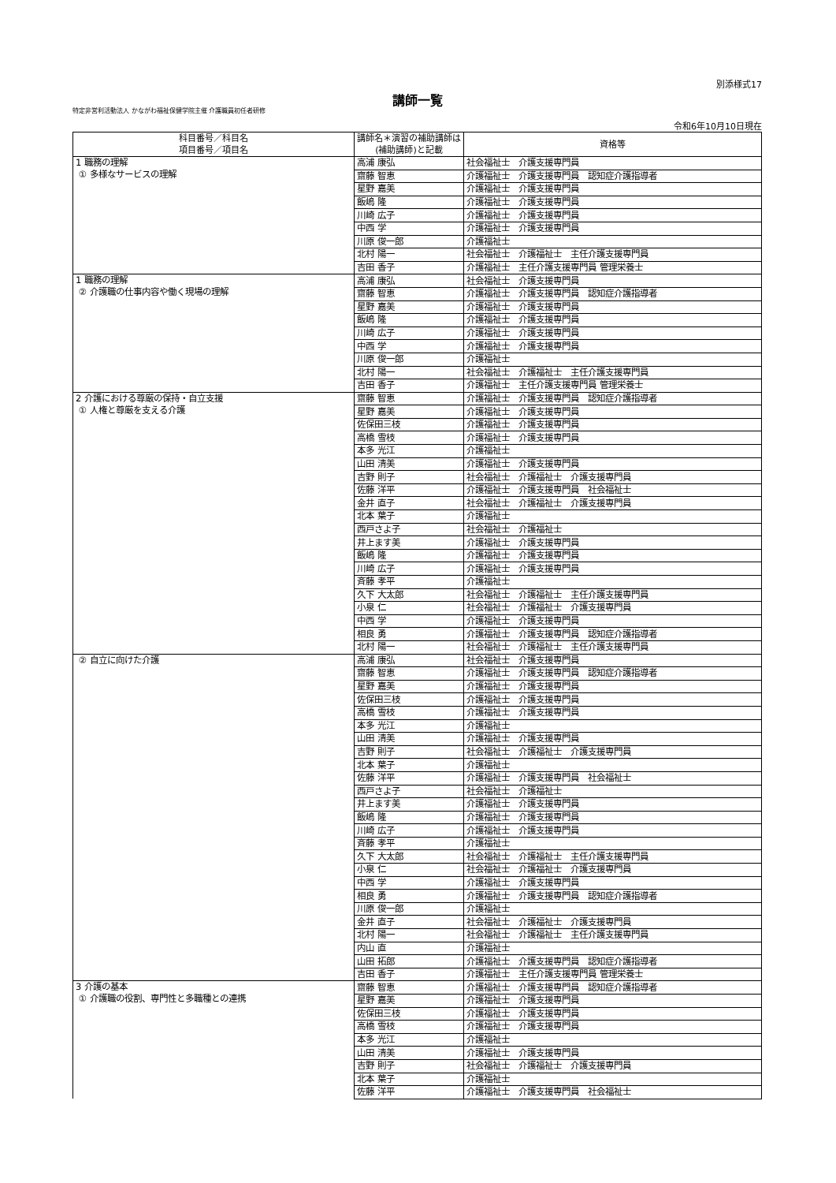別添様式17
講師一覧
特定非営利活動法人 かながわ福祉保健学院主催 介護職員初任者研修
令和6年10月10日現在
| 科目番号／科目名 項目番号／項目名 | 講師名＊演習の補助講師は(補助講師)と記載 | 資格等 |
| --- | --- | --- |
| 1 職務の理解 ① 多様なサービスの理解 | 高浦 康弘 | 社会福祉士 介護支援専門員 |
| | 齋藤 智恵 | 介護福祉士 介護支援専門員 認知症介護指導者 |
| | 星野 嘉美 | 介護福祉士 介護支援専門員 |
| | 飯嶋 隆 | 介護福祉士 介護支援専門員 |
| | 川崎 広子 | 介護福祉士 介護支援専門員 |
| | 中西 学 | 介護福祉士 介護支援専門員 |
| | 川原 俊一郎 | 介護福祉士 |
| | 北村 陽一 | 社会福祉士 介護福祉士 主任介護支援専門員 |
| | 吉田 香子 | 介護福祉士 主任介護支援専門員 管理栄養士 |
| 1 職務の理解 ② 介護職の仕事内容や働く現場の理解 | 高浦 康弘 | 社会福祉士 介護支援専門員 |
| | 齋藤 智恵 | 介護福祉士 介護支援専門員 認知症介護指導者 |
| | 星野 嘉美 | 介護福祉士 介護支援専門員 |
| | 飯嶋 隆 | 介護福祉士 介護支援専門員 |
| | 川崎 広子 | 介護福祉士 介護支援専門員 |
| | 中西 学 | 介護福祉士 介護支援専門員 |
| | 川原 俊一郎 | 介護福祉士 |
| | 北村 陽一 | 社会福祉士 介護福祉士 主任介護支援専門員 |
| | 吉田 香子 | 介護福祉士 主任介護支援専門員 管理栄養士 |
| 2 介護における尊厳の保持・自立支援 ① 人権と尊厳を支える介護 | 齋藤 智恵 | 介護福祉士 介護支援専門員 認知症介護指導者 |
| | 星野 嘉美 | 介護福祉士 介護支援専門員 |
| | 佐保田三枝 | 介護福祉士 介護支援専門員 |
| | 高橋 雪枝 | 介護福祉士 介護支援専門員 |
| | 本多 光江 | 介護福祉士 |
| | 山田 清美 | 介護福祉士 介護支援専門員 |
| | 吉野 則子 | 社会福祉士 介護福祉士 介護支援専門員 |
| | 佐藤 洋平 | 介護福祉士 介護支援専門員 社会福祉士 |
| | 金井 直子 | 社会福祉士 介護福祉士 介護支援専門員 |
| | 北本 葉子 | 介護福祉士 |
| | 西戸さよ子 | 社会福祉士 介護福祉士 |
| | 井上ます美 | 介護福祉士 介護支援専門員 |
| | 飯嶋 隆 | 介護福祉士 介護支援専門員 |
| | 川崎 広子 | 介護福祉士 介護支援専門員 |
| | 斉藤 孝平 | 介護福祉士 |
| | 久下 大太郎 | 社会福祉士 介護福祉士 主任介護支援専門員 |
| | 小泉 仁 | 社会福祉士 介護福祉士 介護支援専門員 |
| | 中西 学 | 介護福祉士 介護支援専門員 |
| | 相良 勇 | 介護福祉士 介護支援専門員 認知症介護指導者 |
| | 北村 陽一 | 社会福祉士 介護福祉士 主任介護支援専門員 |
| ② 自立に向けた介護 | 高浦 康弘 | 社会福祉士 介護支援専門員 |
| | 齋藤 智恵 | 介護福祉士 介護支援専門員 認知症介護指導者 |
| | 星野 嘉美 | 介護福祉士 介護支援専門員 |
| | 佐保田三枝 | 介護福祉士 介護支援専門員 |
| | 高橋 雪枝 | 介護福祉士 介護支援専門員 |
| | 本多 光江 | 介護福祉士 |
| | 山田 清美 | 介護福祉士 介護支援専門員 |
| | 吉野 則子 | 社会福祉士 介護福祉士 介護支援専門員 |
| | 北本 葉子 | 介護福祉士 |
| | 佐藤 洋平 | 介護福祉士 介護支援専門員 社会福祉士 |
| | 西戸さよ子 | 社会福祉士 介護福祉士 |
| | 井上ます美 | 介護福祉士 介護支援専門員 |
| | 飯嶋 隆 | 介護福祉士 介護支援専門員 |
| | 川崎 広子 | 介護福祉士 介護支援専門員 |
| | 斉藤 孝平 | 介護福祉士 |
| | 久下 大太郎 | 社会福祉士 介護福祉士 主任介護支援専門員 |
| | 小泉 仁 | 社会福祉士 介護福祉士 介護支援専門員 |
| | 中西 学 | 介護福祉士 介護支援専門員 |
| | 相良 勇 | 介護福祉士 介護支援専門員 認知症介護指導者 |
| | 川原 俊一郎 | 介護福祉士 |
| | 金井 直子 | 社会福祉士 介護福祉士 介護支援専門員 |
| | 北村 陽一 | 社会福祉士 介護福祉士 主任介護支援専門員 |
| | 内山 直 | 介護福祉士 |
| | 山田 拓郎 | 介護福祉士 介護支援専門員 認知症介護指導者 |
| | 吉田 香子 | 介護福祉士 主任介護支援専門員 管理栄養士 |
| 3 介護の基本 ① 介護職の役割、専門性と多職種との連携 | 齋藤 智恵 | 介護福祉士 介護支援専門員 認知症介護指導者 |
| | 星野 嘉美 | 介護福祉士 介護支援専門員 |
| | 佐保田三枝 | 介護福祉士 介護支援専門員 |
| | 高橋 雪枝 | 介護福祉士 介護支援専門員 |
| | 本多 光江 | 介護福祉士 |
| | 山田 清美 | 介護福祉士 介護支援専門員 |
| | 吉野 則子 | 社会福祉士 介護福祉士 介護支援専門員 |
| | 北本 葉子 | 介護福祉士 |
| | 佐藤 洋平 | 介護福祉士 介護支援専門員 社会福祉士 |